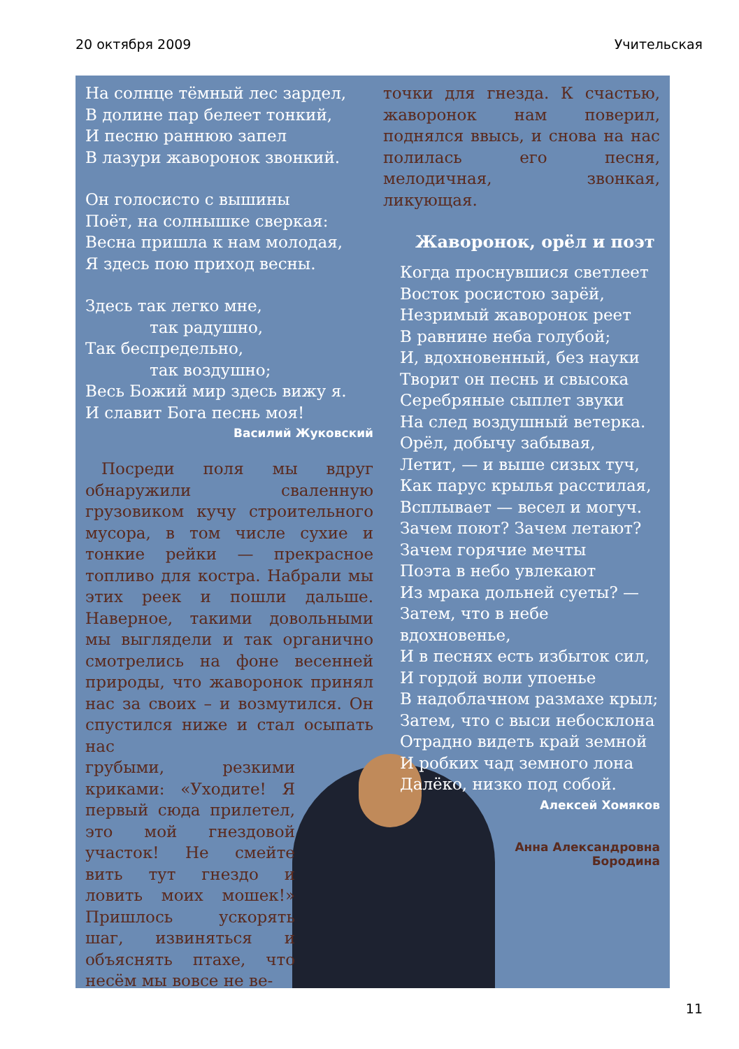20 октября 2009 Учительская
На солнце тёмный лес зардел,
В долине пар белеет тонкий,
И песню раннюю запел
В лазури жаворонок звонкий.
Он голосисто с вышины
Поёт, на солнышке сверкая:
Весна пришла к нам молодая,
Я здесь пою приход весны.
Здесь так легко мне,
    так радушно,
Так беспредельно,
    так воздушно;
Весь Божий мир здесь вижу я.
И славит Бога песнь моя!
Василий Жуковский
 Посреди поля мы вдруг обнаружили сваленную грузовиком кучу строительного мусора, в том числе сухие и тонкие рейки — прекрасное топливо для костра. Набрали мы этих реек и пошли дальше. Наверное, такими довольными мы выглядели и так органично смотрелись на фоне весенней природы, что жаворонок принял нас за своих – и возмутился. Он спустился ниже и стал осыпать нас
грубыми, резкими криками: «Уходите! Я первый сюда прилетел, это мой гнездовой участок! Не смейте вить тут гнездо и ловить моих мошек!» Пришлось ускорять шаг, извиняться и объяснять птахе, что несём мы вовсе не ве-
точки для гнезда. К счастью, жаворонок нам поверил, поднялся ввысь, и снова на нас полилась его песня, мелодичная, звонкая, ликующая.
Жаворонок, орёл и поэт
Когда проснувшися светлеет
Восток росистою зарёй,
Незримый жаворонок реет
В равнине неба голубой;
И, вдохновенный, без науки
Творит он песнь и свысока
Серебряные сыплет звуки
На след воздушный ветерка.
Орёл, добычу забывая,
Летит, — и выше сизых туч,
Как парус крылья расстилая,
Всплывает — весел и могуч.
Зачем поют? Зачем летают?
Зачем горячие мечты
Поэта в небо увлекают
Из мрака дольней суеты? —
Затем, что в небе вдохновенье,
И в песнях есть избыток сил,
И гордой воли упоенье
В надоблачном размахе крыл;
Затем, что с выси небосклона
Отрадно видеть край земной
И робких чад земного лона
Далёко, низко под собой.
Алексей Хомяков
Анна Александровна
Бородина
11